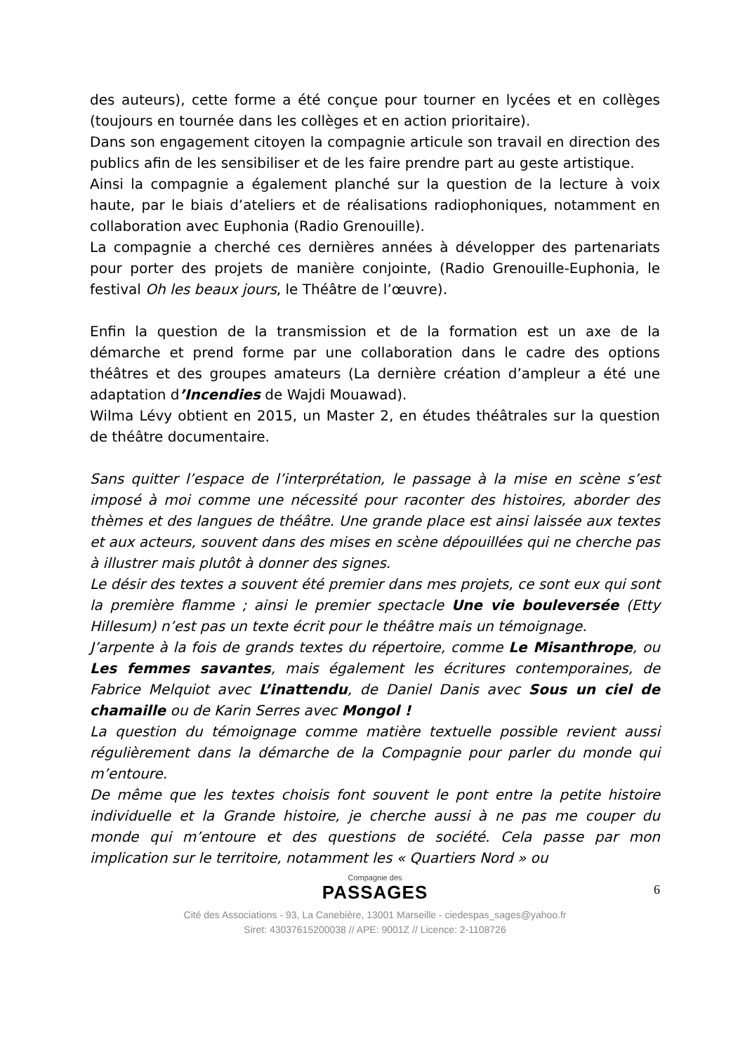des auteurs), cette forme a été conçue pour tourner en lycées et en collèges (toujours en tournée dans les collèges et en action prioritaire).
Dans son engagement citoyen la compagnie articule son travail en direction des publics afin de les sensibiliser et de les faire prendre part au geste artistique.
Ainsi la compagnie a également planché sur la question de la lecture à voix haute, par le biais d’ateliers et de réalisations radiophoniques, notamment en collaboration avec Euphonia (Radio Grenouille).
La compagnie a cherché ces dernières années à développer des partenariats pour porter des projets de manière conjointe, (Radio Grenouille-Euphonia, le festival Oh les beaux jours, le Théâtre de l’œuvre).
Enfin la question de la transmission et de la formation est un axe de la démarche et prend forme par une collaboration dans le cadre des options théâtres et des groupes amateurs (La dernière création d’ampleur a été une adaptation d’Incendies de Wajdi Mouawad).
Wilma Lévy obtient en 2015, un Master 2, en études théâtrales sur la question de théâtre documentaire.
Sans quitter l’espace de l’interprétation, le passage à la mise en scène s’est imposé à moi comme une nécessité pour raconter des histoires, aborder des thèmes et des langues de théâtre. Une grande place est ainsi laissée aux textes et aux acteurs, souvent dans des mises en scène dépouillées qui ne cherche pas à illustrer mais plutôt à donner des signes.
Le désir des textes a souvent été premier dans mes projets, ce sont eux qui sont la première flamme ; ainsi le premier spectacle Une vie bouleversée (Etty Hillesum) n’est pas un texte écrit pour le théâtre mais un témoignage.
J’arpente à la fois de grands textes du répertoire, comme Le Misanthrope, ou Les femmes savantes, mais également les écritures contemporaines, de Fabrice Melquiot avec L’inattendu, de Daniel Danis avec Sous un ciel de chamaille ou de Karin Serres avec Mongol !
La question du témoignage comme matière textuelle possible revient aussi régulièrement dans la démarche de la Compagnie pour parler du monde qui m’entoure.
De même que les textes choisis font souvent le pont entre la petite histoire individuelle et la Grande histoire, je cherche aussi à ne pas me couper du monde qui m’entoure et des questions de société. Cela passe par mon implication sur le territoire, notamment les « Quartiers Nord » ou
Compagnie des
PASSAGES
6
Cité des Associations - 93, La Canebière, 13001 Marseille - ciedespas_sages@yahoo.fr
Siret: 43037615200038 // APE: 9001Z // Licence: 2-1108726